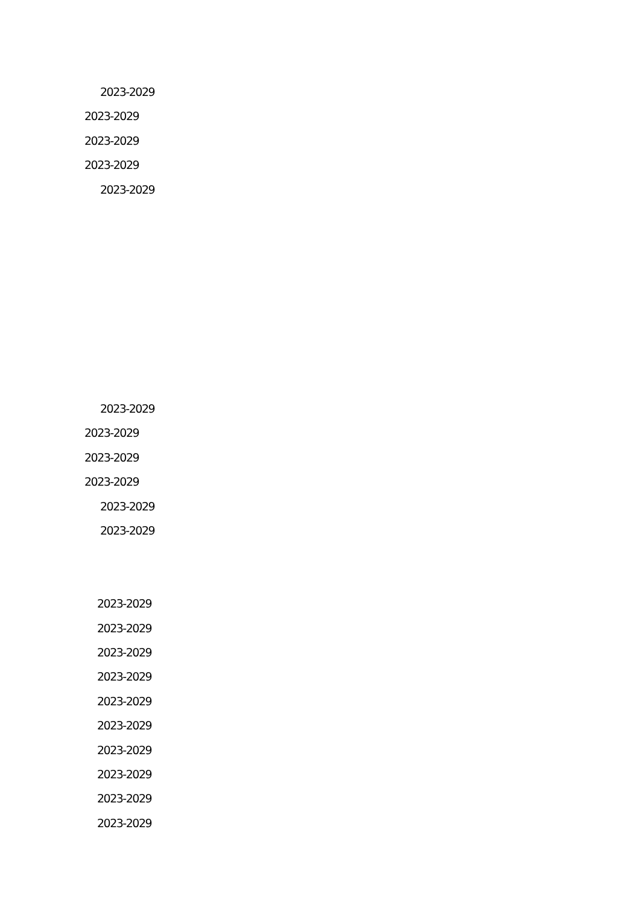2023-2029
2023-2029
2023-2029
2023-2029
2023-2029
2023-2029
2023-2029
2023-2029
2023-2029
2023-2029
2023-2029
2023-2029
2023-2029
2023-2029
2023-2029
2023-2029
2023-2029
2023-2029
2023-2029
2023-2029
2023-2029